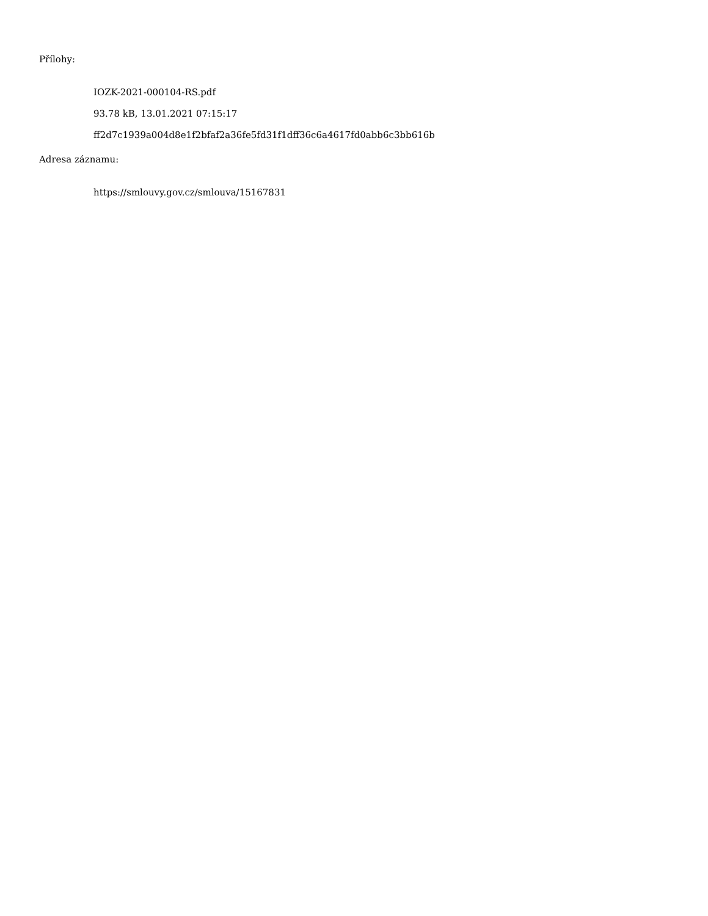Přílohy:
IOZK-2021-000104-RS.pdf
93.78 kB, 13.01.2021 07:15:17
ff2d7c1939a004d8e1f2bfaf2a36fe5fd31f1dff36c6a4617fd0abb6c3bb616b
Adresa záznamu:
https://smlouvy.gov.cz/smlouva/15167831